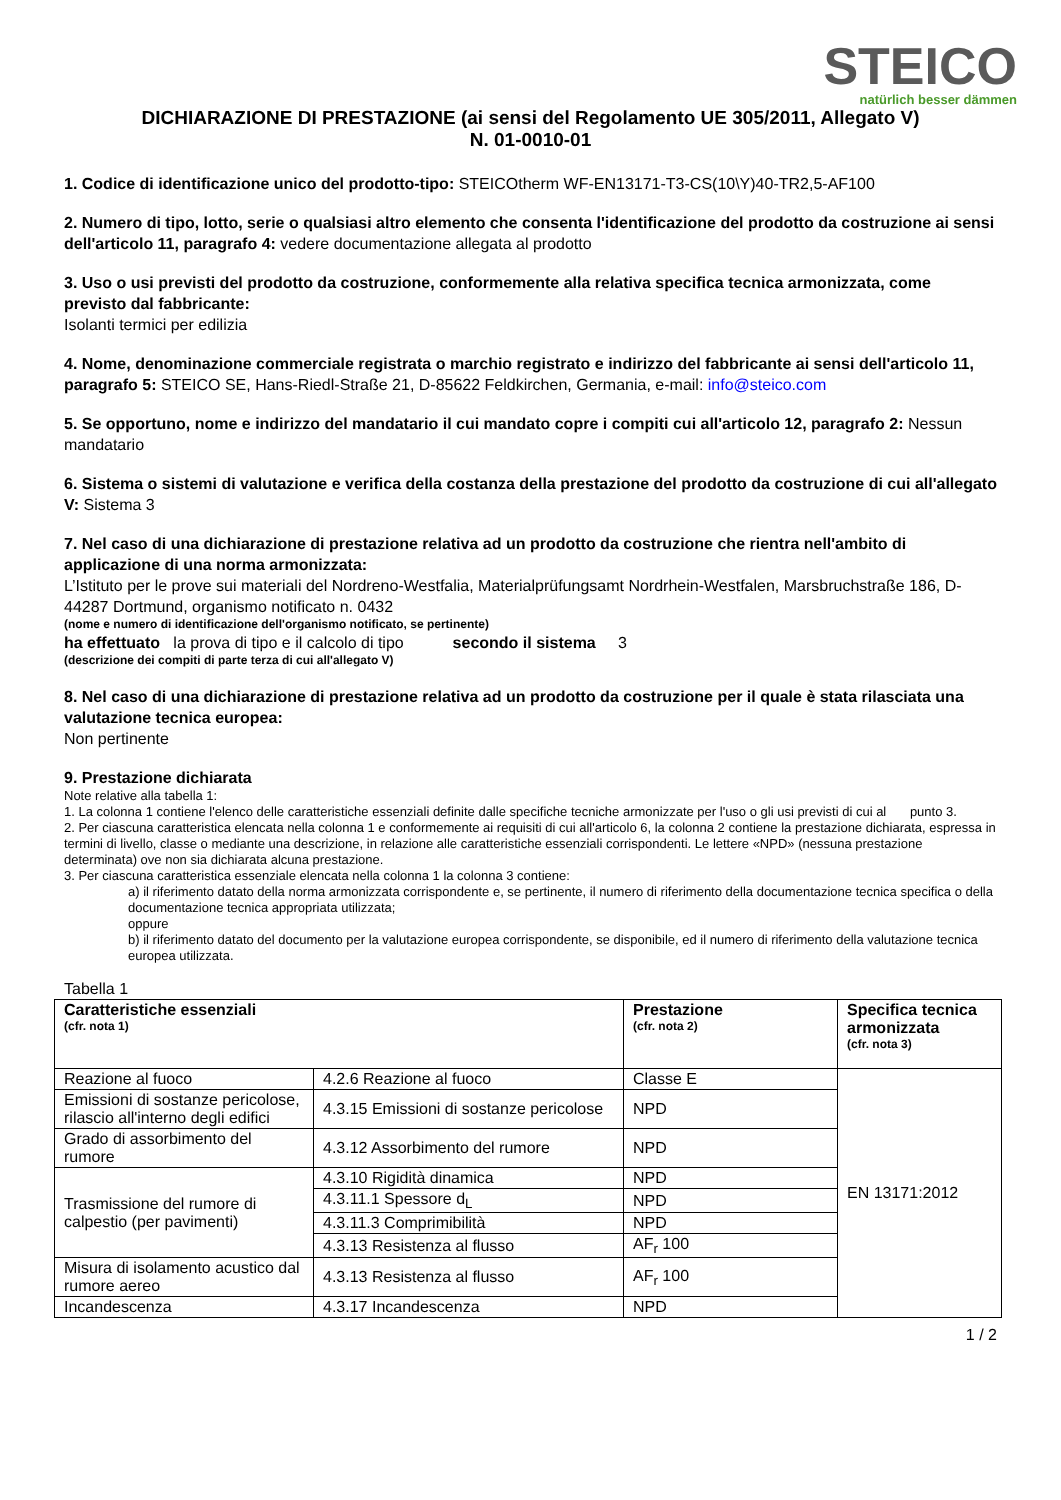STEICO
natürlich besser dämmen
DICHIARAZIONE DI PRESTAZIONE (ai sensi del Regolamento UE 305/2011, Allegato V)
N. 01-0010-01
1. Codice di identificazione unico del prodotto-tipo: STEICOtherm WF-EN13171-T3-CS(10\Y)40-TR2,5-AF100
2. Numero di tipo, lotto, serie o qualsiasi altro elemento che consenta l'identificazione del prodotto da costruzione ai sensi dell'articolo 11, paragrafo 4: vedere documentazione allegata al prodotto
3. Uso o usi previsti del prodotto da costruzione, conformemente alla relativa specifica tecnica armonizzata, come previsto dal fabbricante:
Isolanti termici per edilizia
4. Nome, denominazione commerciale registrata o marchio registrato e indirizzo del fabbricante ai sensi dell'articolo 11, paragrafo 5: STEICO SE, Hans-Riedl-Straße 21, D-85622 Feldkirchen, Germania, e-mail: info@steico.com
5. Se opportuno, nome e indirizzo del mandatario il cui mandato copre i compiti cui all'articolo 12, paragrafo 2: Nessun mandatario
6. Sistema o sistemi di valutazione e verifica della costanza della prestazione del prodotto da costruzione di cui all'allegato V: Sistema 3
7. Nel caso di una dichiarazione di prestazione relativa ad un prodotto da costruzione che rientra nell'ambito di applicazione di una norma armonizzata:
L’Istituto per le prove sui materiali del Nordreno-Westfalia, Materialprüfungsamt Nordrhein-Westfalen, Marsbruchstraße 186, D-44287 Dortmund, organismo notificato n. 0432
(nome e numero di identificazione dell'organismo notificato, se pertinente)
ha effettuato la prova di tipo e il calcolo di tipo secondo il sistema 3
(descrizione dei compiti di parte terza di cui all'allegato V)
8. Nel caso di una dichiarazione di prestazione relativa ad un prodotto da costruzione per il quale è stata rilasciata una valutazione tecnica europea:
Non pertinente
9. Prestazione dichiarata
Note relative alla tabella 1:
1. La colonna 1 contiene l'elenco delle caratteristiche essenziali definite dalle specifiche tecniche armonizzate per l'uso o gli usi previsti di cui al punto 3.
2. Per ciascuna caratteristica elencata nella colonna 1 e conformemente ai requisiti di cui all'articolo 6, la colonna 2 contiene la prestazione dichiarata, espressa in termini di livello, classe o mediante una descrizione, in relazione alle caratteristiche essenziali corrispondenti. Le lettere «NPD» (nessuna prestazione determinata) ove non sia dichiarata alcuna prestazione.
3. Per ciascuna caratteristica essenziale elencata nella colonna 1 la colonna 3 contiene:
a) il riferimento datato della norma armonizzata corrispondente e, se pertinente, il numero di riferimento della documentazione tecnica specifica o della documentazione tecnica appropriata utilizzata;
oppure
b) il riferimento datato del documento per la valutazione europea corrispondente, se disponibile, ed il numero di riferimento della valutazione tecnica europea utilizzata.
Tabella 1
| Caratteristiche essenziali (cfr. nota 1) | | Prestazione (cfr. nota 2) | Specifica tecnica armonizzata (cfr. nota 3) |
| --- | --- | --- | --- |
| Reazione al fuoco | 4.2.6 Reazione al fuoco | Classe E | EN 13171:2012 |
| Emissioni di sostanze pericolose, rilascio all'interno degli edifici | 4.3.15 Emissioni di sostanze pericolose | NPD | |
| Grado di assorbimento del rumore | 4.3.12 Assorbimento del rumore | NPD | |
| Trasmissione del rumore di calpestio (per pavimenti) | 4.3.10 Rigidità dinamica | NPD | |
| | 4.3.11.1 Spessore d<sub>L</sub> | NPD | |
| | 4.3.11.3 Comprimibilità | NPD | |
| | 4.3.13 Resistenza al flusso | AF<sub>r</sub> 100 | |
| Misura di isolamento acustico dal rumore aereo | 4.3.13 Resistenza al flusso | AF<sub>r</sub> 100 | |
| Incandescenza | 4.3.17 Incandescenza | NPD | |
1 / 2